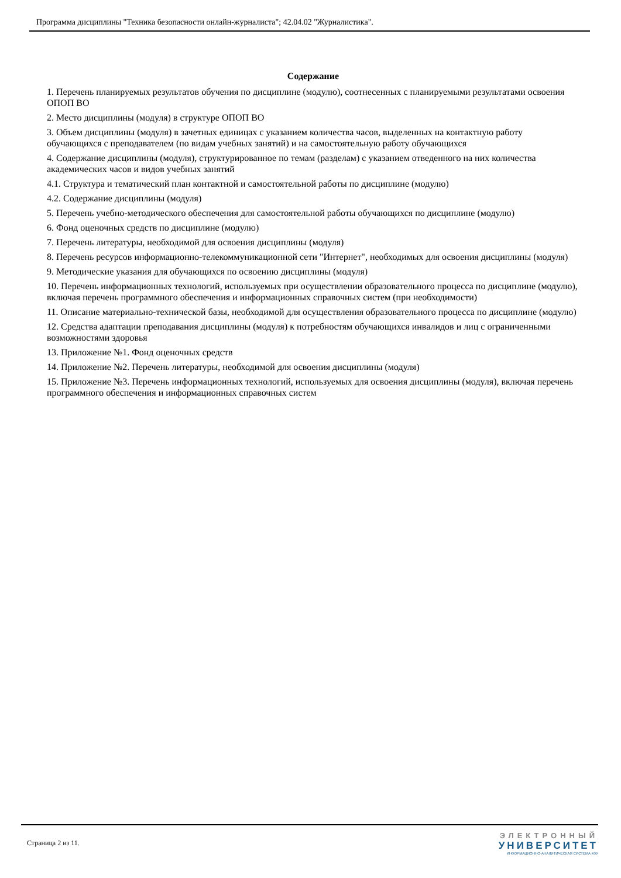Программа дисциплины "Техника безопасности онлайн-журналиста"; 42.04.02 "Журналистика".
Содержание
1. Перечень планируемых результатов обучения по дисциплине (модулю), соотнесенных с планируемыми результатами освоения ОПОП ВО
2. Место дисциплины (модуля) в структуре ОПОП ВО
3. Объем дисциплины (модуля) в зачетных единицах с указанием количества часов, выделенных на контактную работу обучающихся с преподавателем (по видам учебных занятий) и на самостоятельную работу обучающихся
4. Содержание дисциплины (модуля), структурированное по темам (разделам) с указанием отведенного на них количества академических часов и видов учебных занятий
4.1. Структура и тематический план контактной и самостоятельной работы по дисциплине (модулю)
4.2. Содержание дисциплины (модуля)
5. Перечень учебно-методического обеспечения для самостоятельной работы обучающихся по дисциплине (модулю)
6. Фонд оценочных средств по дисциплине (модулю)
7. Перечень литературы, необходимой для освоения дисциплины (модуля)
8. Перечень ресурсов информационно-телекоммуникационной сети "Интернет", необходимых для освоения дисциплины (модуля)
9. Методические указания для обучающихся по освоению дисциплины (модуля)
10. Перечень информационных технологий, используемых при осуществлении образовательного процесса по дисциплине (модулю), включая перечень программного обеспечения и информационных справочных систем (при необходимости)
11. Описание материально-технической базы, необходимой для осуществления образовательного процесса по дисциплине (модулю)
12. Средства адаптации преподавания дисциплины (модуля) к потребностям обучающихся инвалидов и лиц с ограниченными возможностями здоровья
13. Приложение №1. Фонд оценочных средств
14. Приложение №2. Перечень литературы, необходимой для освоения дисциплины (модуля)
15. Приложение №3. Перечень информационных технологий, используемых для освоения дисциплины (модуля), включая перечень программного обеспечения и информационных справочных систем
Страница 2 из 11.
ЭЛЕКТРОННЫЙ
УНИВЕРСИТЕТ
ИНФОРМАЦИОННО-АНАЛИТИЧЕСКАЯ СИСТЕМА КФУ